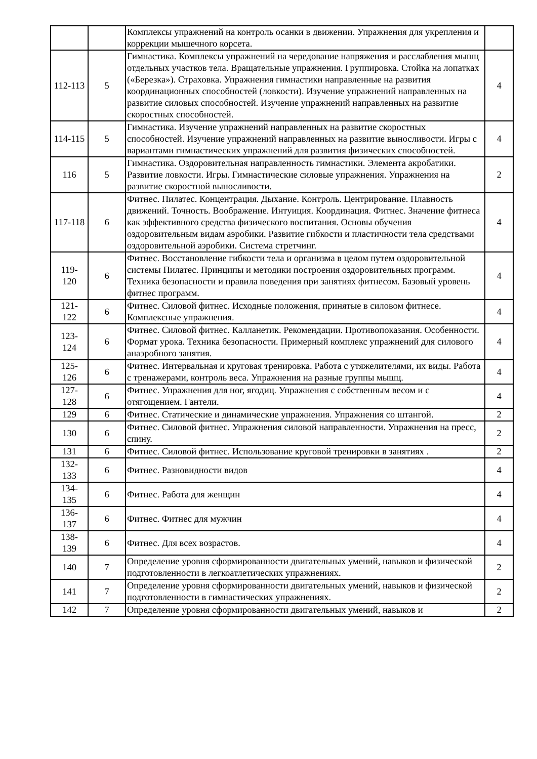| | | Комплексы упражнений на контроль осанки в движении. Упражнения для укрепления и коррекции мышечного корсета. | |
| 112-113 | 5 | Гимнастика. Комплексы упражнений на чередование напряжения и расслабления мышц отдельных участков тела. Вращательные упражнения. Группировка. Стойка на лопатках («Березка»). Страховка. Упражнения гимнастики направленные на развития координационных способностей (ловкости). Изучение упражнений направленных на развитие силовых способностей. Изучение упражнений направленных на развитие скоростных способностей. | 4 |
| 114-115 | 5 | Гимнастика. Изучение упражнений направленных на развитие скоростных способностей. Изучение упражнений направленных на развитие выносливости. Игры с вариантами гимнастических упражнений для развития физических способностей. | 4 |
| 116 | 5 | Гимнастика. Оздоровительная направленность гимнастики. Элемента акробатики. Развитие ловкости. Игры. Гимнастические силовые упражнения. Упражнения на развитие скоростной выносливости. | 2 |
| 117-118 | 6 | Фитнес. Пилатес. Концентрация. Дыхание. Контроль. Центрирование. Плавность движений. Точность. Воображение. Интуиция. Координация. Фитнес. Значение фитнеса как эффективного средства физического воспитания. Основы обучения оздоровительным видам аэробики. Развитие гибкости и пластичности тела средствами оздоровительной аэробики. Система стретчинг. | 4 |
| 119- 120 | 6 | Фитнес. Восстановление гибкости тела и организма в целом путем оздоровительной системы Пилатес. Принципы и методики построения оздоровительных программ. Техника безопасности и правила поведения при занятиях фитнесом. Базовый уровень фитнес программ. | 4 |
| 121- 122 | 6 | Фитнес. Силовой фитнес. Исходные положения, принятые в силовом фитнесе. Комплексные упражнения. | 4 |
| 123- 124 | 6 | Фитнес. Силовой фитнес. Калланетик. Рекомендации. Противопоказания. Особенности. Формат урока. Техника безопасности. Примерный комплекс упражнений для силового анаэробного занятия. | 4 |
| 125- 126 | 6 | Фитнес. Интервальная и круговая тренировка. Работа с утяжелителями, их виды. Работа с тренажерами, контроль веса. Упражнения на разные группы мышц. | 4 |
| 127- 128 | 6 | Фитнес. Упражнения для ног, ягодиц. Упражнения с собственным весом и с отягощением. Гантели. | 4 |
| 129 | 6 | Фитнес. Статические и динамические упражнения. Упражнения со штангой. | 2 |
| 130 | 6 | Фитнес. Силовой фитнес. Упражнения силовой направленности. Упражнения на пресс, спину. | 2 |
| 131 | 6 | Фитнес. Силовой фитнес. Использование круговой тренировки в занятиях . | 2 |
| 132- 133 | 6 | Фитнес. Разновидности видов | 4 |
| 134- 135 | 6 | Фитнес. Работа для женщин | 4 |
| 136- 137 | 6 | Фитнес. Фитнес для мужчин | 4 |
| 138- 139 | 6 | Фитнес. Для всех возрастов. | 4 |
| 140 | 7 | Определение уровня сформированности двигательных умений, навыков и физической подготовленности в легкоатлетических упражнениях. | 2 |
| 141 | 7 | Определение уровня сформированности двигательных умений, навыков и физической подготовленности в гимнастических упражнениях. | 2 |
| 142 | 7 | Определение уровня сформированности двигательных умений, навыков и | 2 |